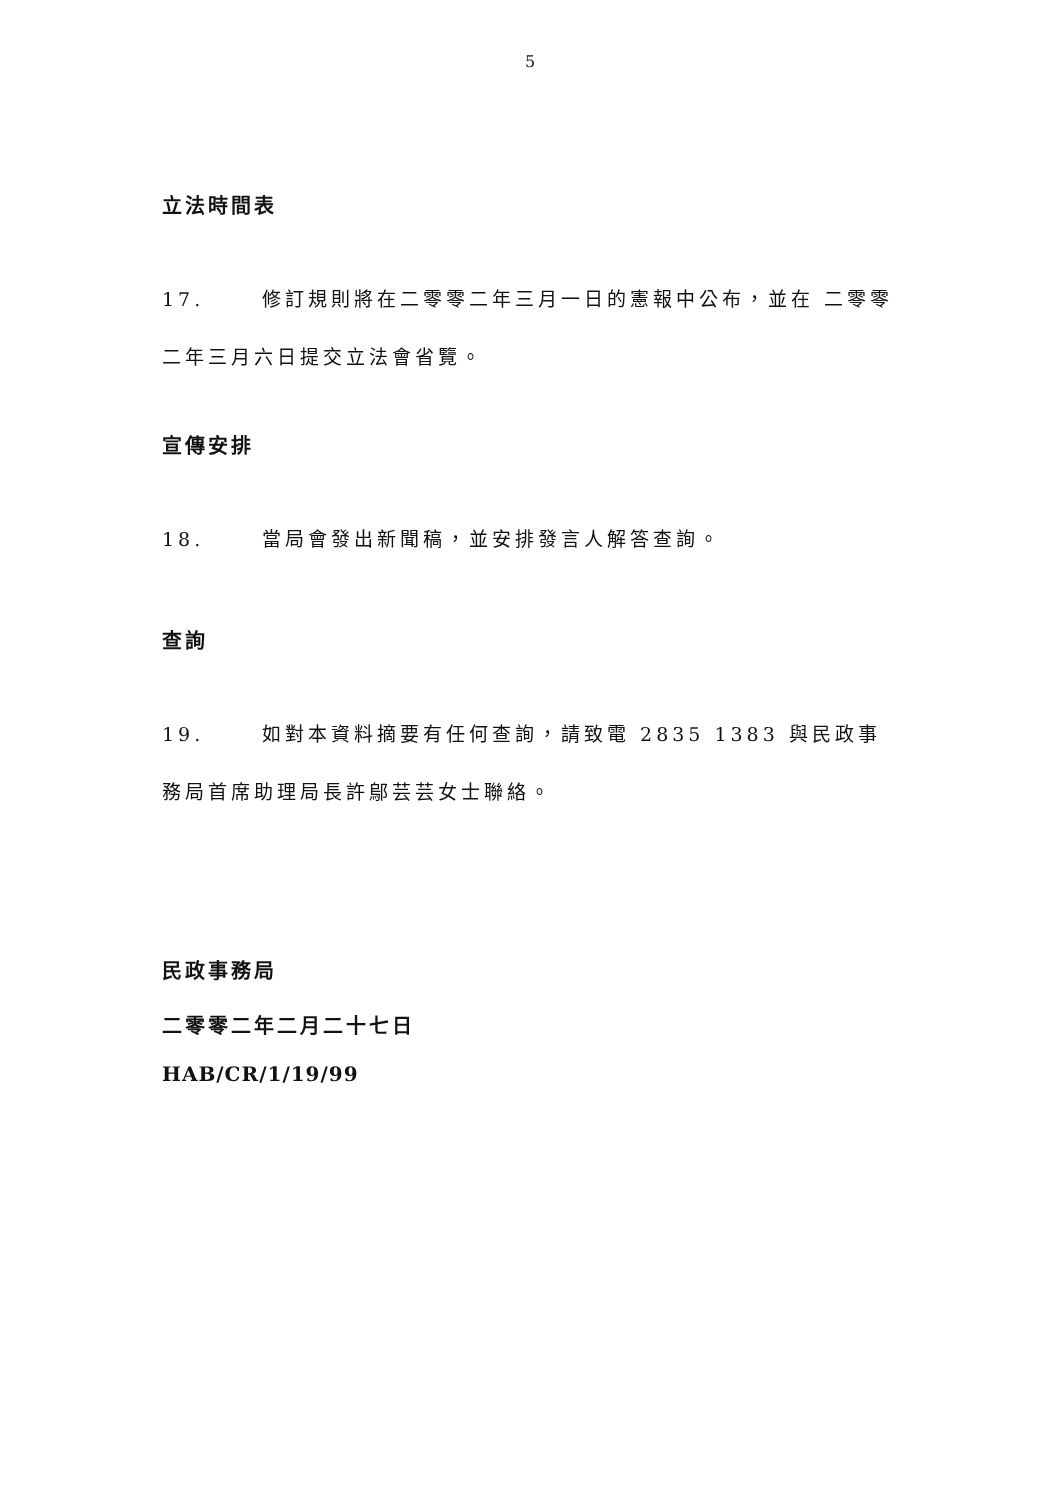5
立法時間表
17. 修訂規則將在二零零二年三月一日的憲報中公布，並在 二零零二年三月六日提交立法會省覽。
宣傳安排
18. 當局會發出新聞稿，並安排發言人解答查詢。
查詢
19. 如對本資料摘要有任何查詢，請致電 2835 1383 與民政事務局首席助理局長許鄔芸芸女士聯絡。
民政事務局
二零零二年二月二十七日
HAB/CR/1/19/99